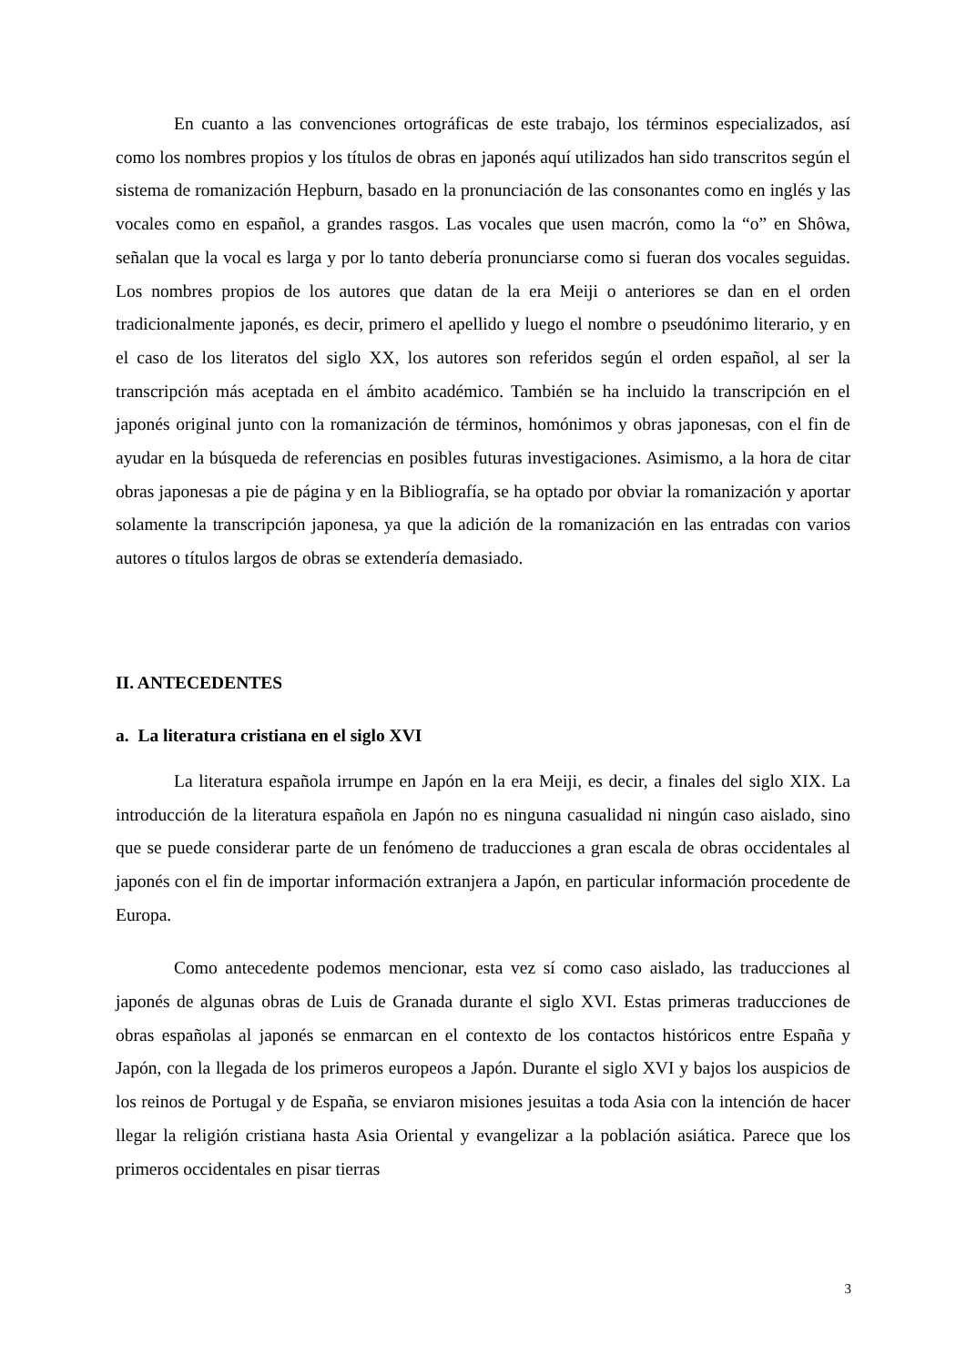En cuanto a las convenciones ortográficas de este trabajo, los términos especializados, así como los nombres propios y los títulos de obras en japonés aquí utilizados han sido transcritos según el sistema de romanización Hepburn, basado en la pronunciación de las consonantes como en inglés y las vocales como en español, a grandes rasgos. Las vocales que usen macrón, como la “o” en Shôwa, señalan que la vocal es larga y por lo tanto debería pronunciarse como si fueran dos vocales seguidas. Los nombres propios de los autores que datan de la era Meiji o anteriores se dan en el orden tradicionalmente japonés, es decir, primero el apellido y luego el nombre o pseudónimo literario, y en el caso de los literatos del siglo XX, los autores son referidos según el orden español, al ser la transcripción más aceptada en el ámbito académico. También se ha incluido la transcripción en el japonés original junto con la romanización de términos, homónimos y obras japonesas, con el fin de ayudar en la búsqueda de referencias en posibles futuras investigaciones. Asimismo, a la hora de citar obras japonesas a pie de página y en la Bibliografía, se ha optado por obviar la romanización y aportar solamente la transcripción japonesa, ya que la adición de la romanización en las entradas con varios autores o títulos largos de obras se extendería demasiado.
II. ANTECEDENTES
a. La literatura cristiana en el siglo XVI
La literatura española irrumpe en Japón en la era Meiji, es decir, a finales del siglo XIX. La introducción de la literatura española en Japón no es ninguna casualidad ni ningún caso aislado, sino que se puede considerar parte de un fenómeno de traducciones a gran escala de obras occidentales al japonés con el fin de importar información extranjera a Japón, en particular información procedente de Europa.
Como antecedente podemos mencionar, esta vez sí como caso aislado, las traducciones al japonés de algunas obras de Luis de Granada durante el siglo XVI. Estas primeras traducciones de obras españolas al japonés se enmarcan en el contexto de los contactos históricos entre España y Japón, con la llegada de los primeros europeos a Japón. Durante el siglo XVI y bajos los auspicios de los reinos de Portugal y de España, se enviaron misiones jesuitas a toda Asia con la intención de hacer llegar la religión cristiana hasta Asia Oriental y evangelizar a la población asiática. Parece que los primeros occidentales en pisar tierras
3